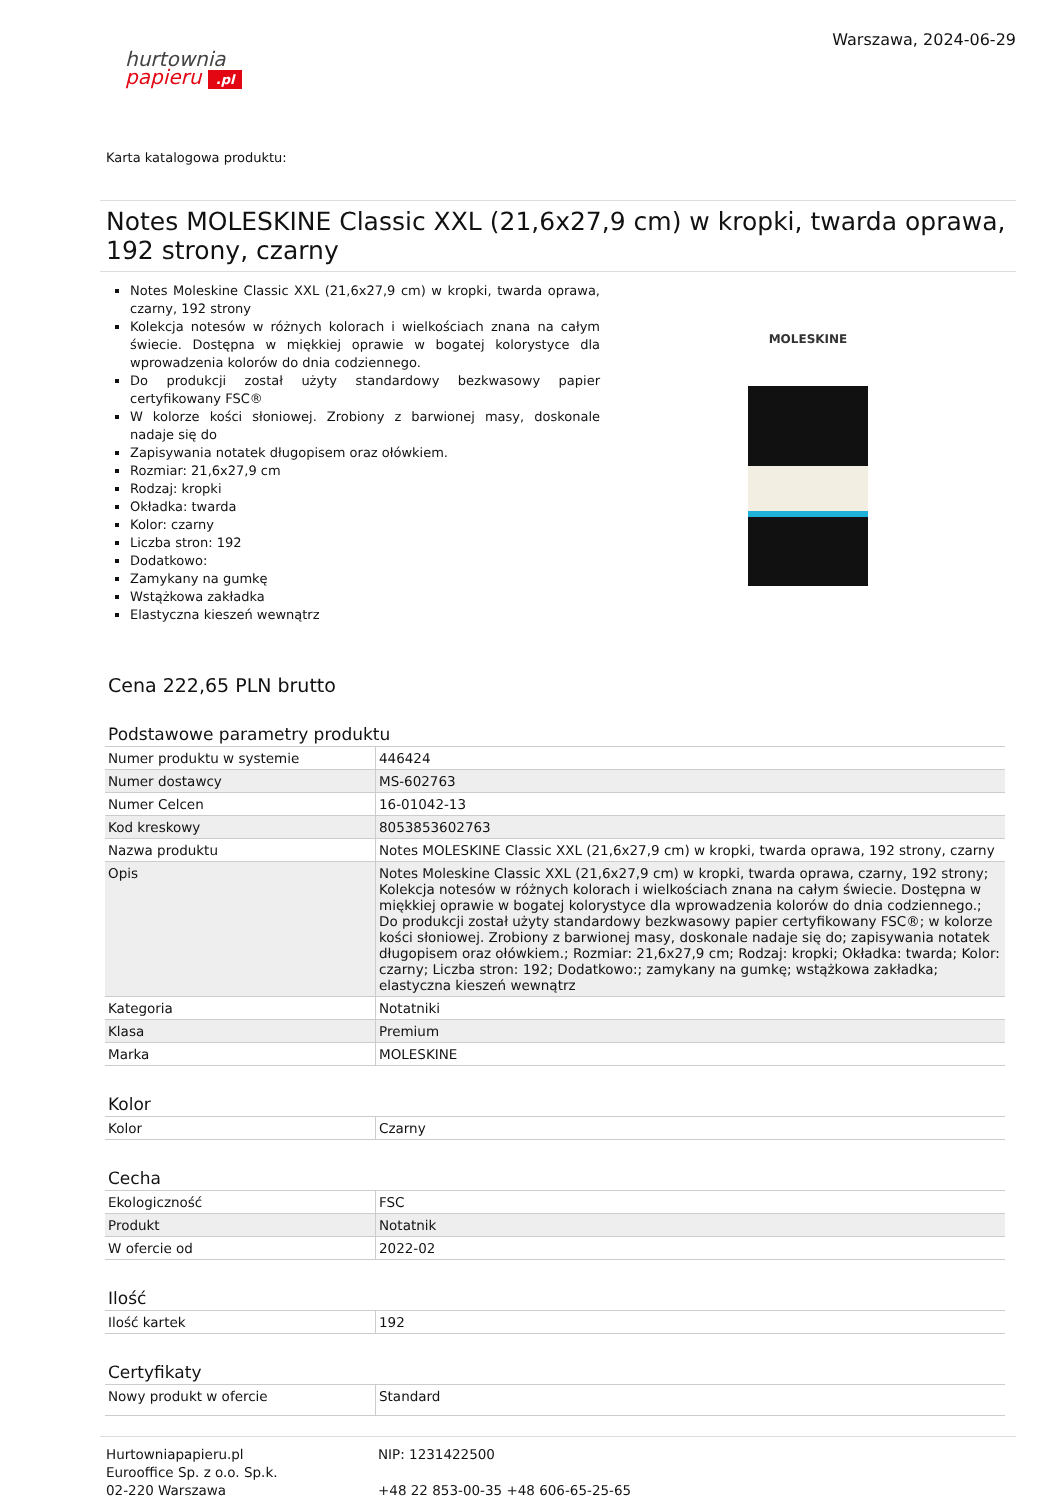hurtownia
papieru .pl
Warszawa, 2024-06-29
Karta katalogowa produktu:
Notes MOLESKINE Classic XXL (21,6x27,9 cm) w kropki, twarda oprawa, 192 strony, czarny
Notes Moleskine Classic XXL (21,6x27,9 cm) w kropki, twarda oprawa, czarny, 192 strony
Kolekcja notesów w różnych kolorach i wielkościach znana na całym świecie. Dostępna w miękkiej oprawie w bogatej kolorystyce dla wprowadzenia kolorów do dnia codziennego.
Do produkcji został użyty standardowy bezkwasowy papier certyfikowany FSC®
W kolorze kości słoniowej. Zrobiony z barwionej masy, doskonale nadaje się do
Zapisywania notatek długopisem oraz ołówkiem.
Rozmiar: 21,6x27,9 cm
Rodzaj: kropki
Okładka: twarda
Kolor: czarny
Liczba stron: 192
Dodatkowo:
Zamykany na gumkę
Wstążkowa zakładka
Elastyczna kieszeń wewnątrz
MOLESKINE
Cena 222,65 PLN brutto
Podstawowe parametry produktu
| Numer produktu w systemie | 446424 |
| Numer dostawcy | MS-602763 |
| Numer Celcen | 16-01042-13 |
| Kod kreskowy | 8053853602763 |
| Nazwa produktu | Notes MOLESKINE Classic XXL (21,6x27,9 cm) w kropki, twarda oprawa, 192 strony, czarny |
| Opis | Notes Moleskine Classic XXL (21,6x27,9 cm) w kropki, twarda oprawa, czarny, 192 strony; Kolekcja notesów w różnych kolorach i wielkościach znana na całym świecie. Dostępna w miękkiej oprawie w bogatej kolorystyce dla wprowadzenia kolorów do dnia codziennego.; Do produkcji został użyty standardowy bezkwasowy papier certyfikowany FSC®; w kolorze kości słoniowej. Zrobiony z barwionej masy, doskonale nadaje się do; zapisywania notatek długopisem oraz ołówkiem.; Rozmiar: 21,6x27,9 cm; Rodzaj: kropki; Okładka: twarda; Kolor: czarny; Liczba stron: 192; Dodatkowo:; zamykany na gumkę; wstążkowa zakładka; elastyczna kieszeń wewnątrz |
| Kategoria | Notatniki |
| Klasa | Premium |
| Marka | MOLESKINE |
Kolor
| Kolor | Czarny |
Cecha
| Ekologiczność | FSC |
| Produkt | Notatnik |
| W ofercie od | 2022-02 |
Ilość
| Ilość kartek | 192 |
Certyfikaty
| Nowy produkt w ofercie | Standard |
Hurtowniapapieru.pl
Eurooffice Sp. z o.o. Sp.k.
02-220 Warszawa
NIP: 1231422500
+48 22 853-00-35 +48 606-65-25-65